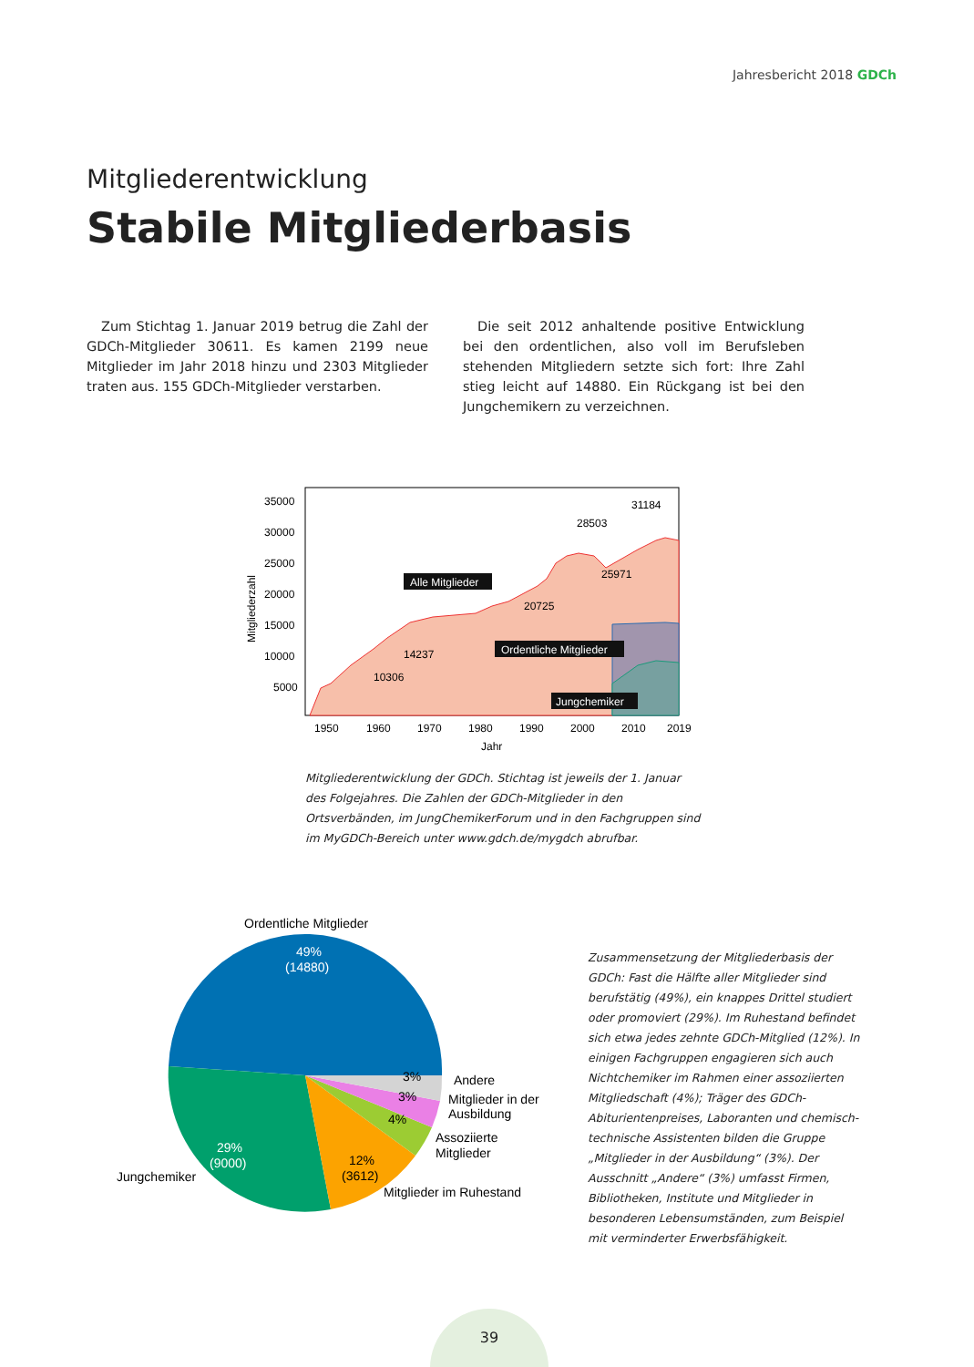Jahresbericht 2018 GDCh
Mitgliederentwicklung
Stabile Mitgliederbasis
Zum Stichtag 1. Januar 2019 betrug die Zahl der GDCh-Mitglieder 30611. Es kamen 2199 neue Mitglieder im Jahr 2018 hinzu und 2303 Mitglieder traten aus. 155 GDCh-Mitglieder verstarben.
Die seit 2012 anhaltende positive Entwicklung bei den ordentlichen, also voll im Berufsleben stehenden Mitgliedern setzte sich fort: Ihre Zahl stieg leicht auf 14880. Ein Rückgang ist bei den Jungchemikern zu verzeichnen.
35000
30000
25000
20000
15000
10000
5000
1950
1960
1970
1980
1990
2000
2010
2019
Jahr
Mitgliederzahl
31184
28503
25971
20725
14237
10306
Alle Mitglieder
Ordentliche Mitglieder
Jungchemiker
Mitgliederentwicklung der GDCh. Stichtag ist jeweils der 1. Januar des Folgejahres. Die Zahlen der GDCh-Mitglieder in den Ortsverbänden, im JungChemikerForum und in den Fachgruppen sind im MyGDCh-Bereich unter www.gdch.de/mygdch abrufbar.
Ordentliche Mitglieder
49%
(14880)
29%
(9000)
12%
(3612)
4%
3%
3%
Andere
Mitglieder in der
Ausbildung
Assoziierte
Mitglieder
Jungchemiker
Mitglieder im Ruhestand
Zusammensetzung der Mitgliederbasis der GDCh: Fast die Hälfte aller Mitglieder sind berufstätig (49%), ein knappes Drittel studiert oder promoviert (29%). Im Ruhestand befindet sich etwa jedes zehnte GDCh-Mitglied (12%). In einigen Fachgruppen engagieren sich auch Nichtchemiker im Rahmen einer assoziierten Mitgliedschaft (4%); Träger des GDCh-Abiturientenpreises, Laboranten und chemisch-technische Assistenten bilden die Gruppe „Mitglieder in der Ausbildung“ (3%). Der Ausschnitt „Andere“ (3%) umfasst Firmen, Bibliotheken, Institute und Mitglieder in besonderen Lebensumständen, zum Beispiel mit verminderter Erwerbsfähigkeit.
39